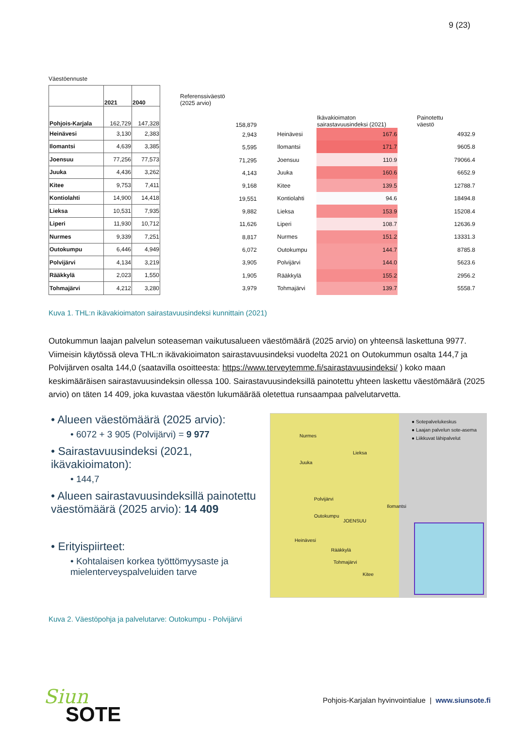9 (23)
Väestöennuste
| | 2021 | 2040 |
| Pohjois-Karjala | 162,729 | 147,328 |
| Heinävesi | 3,130 | 2,383 |
| Ilomantsi | 4,639 | 3,385 |
| Joensuu | 77,256 | 77,573 |
| Juuka | 4,436 | 3,262 |
| Kitee | 9,753 | 7,411 |
| Kontiolahti | 14,900 | 14,418 |
| Lieksa | 10,531 | 7,935 |
| Liperi | 11,930 | 10,712 |
| Nurmes | 9,339 | 7,251 |
| Outokumpu | 6,446 | 4,949 |
| Polvijärvi | 4,134 | 3,219 |
| Rääkkylä | 2,023 | 1,550 |
| Tohmajärvi | 4,212 | 3,280 |
| Referenssiväestö (2025 arvio) |
| 158,879 |
| 2,943 |
| 5,595 |
| 71,295 |
| 4,143 |
| 9,168 |
| 19,551 |
| 9,882 |
| 11,626 |
| 8,817 |
| 6,072 |
| 3,905 |
| 1,905 |
| 3,979 |
| | Ikävakioimaton sairastavuusindeksi (2021) | Painotettu väestö |
| Heinävesi | 167.6 | 4932.9 |
| Ilomantsi | 171.7 | 9605.8 |
| Joensuu | 110.9 | 79066.4 |
| Juuka | 160.6 | 6652.9 |
| Kitee | 139.5 | 12788.7 |
| Kontiolahti | 94.6 | 18494.8 |
| Lieksa | 153.9 | 15208.4 |
| Liperi | 108.7 | 12636.9 |
| Nurmes | 151.2 | 13331.3 |
| Outokumpu | 144.7 | 8785.8 |
| Polvijärvi | 144.0 | 5623.6 |
| Rääkkylä | 155.2 | 2956.2 |
| Tohmajärvi | 139.7 | 5558.7 |
Kuva 1. THL:n ikävakioimaton sairastavuusindeksi kunnittain (2021)
Outokummun laajan palvelun soteaseman vaikutusalueen väestömäärä (2025 arvio) on yhteensä laskettuna 9977. Viimeisin käytössä oleva THL:n ikävakioimaton sairastavuusindeksi vuodelta 2021 on Outokummun osalta 144,7 ja Polvijärven osalta 144,0 (saatavilla osoitteesta: https://www.terveytemme.fi/sairastavuusindeksi/ ) koko maan keskimääräisen sairastavuusindeksin ollessa 100. Sairastavuusindeksillä painotettu yhteen laskettu väestömäärä (2025 arvio) on täten 14 409, joka kuvastaa väestön lukumäärää oletettua runsaampaa palvelutarvetta.
• Alueen väestömäärä (2025 arvio):
• 6072 + 3 905 (Polvijärvi) = 9 977
• Sairastavuusindeksi (2021, ikävakioimaton):
• 144,7
• Alueen sairastavuusindeksillä painotettu väestömäärä (2025 arvio): 14 409
• Erityispiirteet:
• Kohtalaisen korkea työttömyysaste ja mielenterveyspalveluiden tarve
● Sotepalvelukeskus
● Laajan palvelun sote-asema
● Liikkuvat lähipalvelut
Nurmes
Lieksa
Juuka
Outokumpu
JOENSUU
Ilomantsi
Polvijärvi
Heinävesi
Kitee
Tohmajärvi
Rääkkylä
Kuva 2. Väestöpohja ja palvelutarve: Outokumpu - Polvijärvi
Siun
SOTE
Pohjois-Karjalan hyvinvointialue | www.siunsote.fi